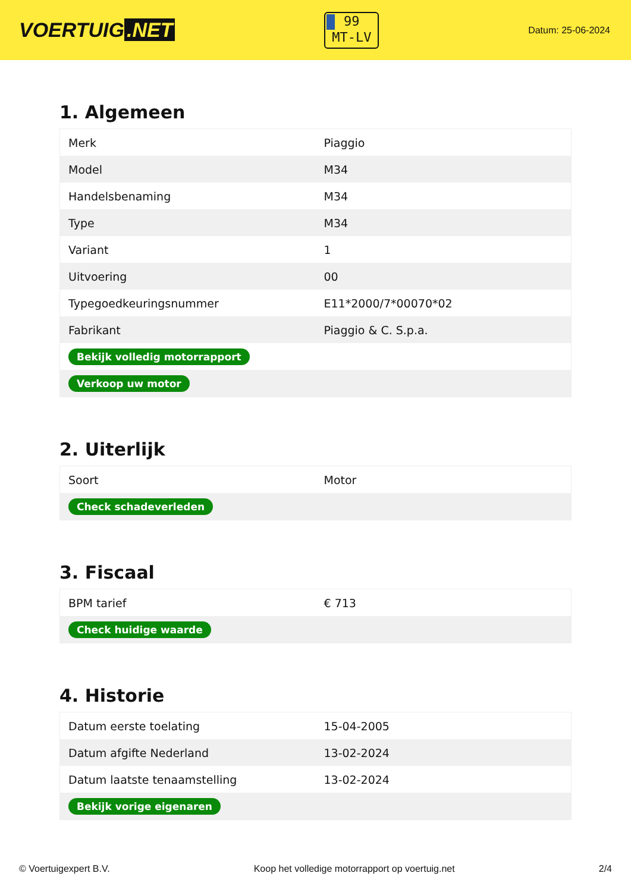VOERTUIG.NET
99
MT-LV
Datum: 25-06-2024
1. Algemeen
| Merk | Piaggio |
| Model | M34 |
| Handelsbenaming | M34 |
| Type | M34 |
| Variant | 1 |
| Uitvoering | 00 |
| Typegoedkeuringsnummer | E11*2000/7*00070*02 |
| Fabrikant | Piaggio & C. S.p.a. |
| Bekijk volledig motorrapport | |
| Verkoop uw motor | |
2. Uiterlijk
| Soort | Motor |
| Check schadeverleden | |
3. Fiscaal
| BPM tarief | € 713 |
| Check huidige waarde | |
4. Historie
| Datum eerste toelating | 15-04-2005 |
| Datum afgifte Nederland | 13-02-2024 |
| Datum laatste tenaamstelling | 13-02-2024 |
| Bekijk vorige eigenaren | |
© Voertuigexpert B.V. Koop het volledige motorrapport op voertuig.net 2/4